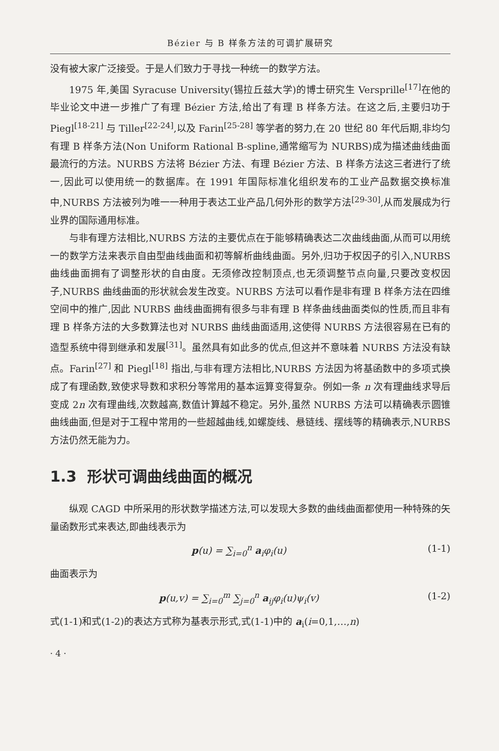Bézier 与 B 样条方法的可调扩展研究
没有被大家广泛接受。于是人们致力于寻找一种统一的数学方法。
1975 年,美国 Syracuse University(锡拉丘兹大学)的博士研究生 Versprille<sup>[17]</sup>在他的毕业论文中进一步推广了有理 Bézier 方法,给出了有理 B 样条方法。在这之后,主要归功于 Piegl<sup>[18-21]</sup> 与 Tiller<sup>[22-24]</sup>,以及 Farin<sup>[25-28]</sup> 等学者的努力,在 20 世纪 80 年代后期,非均匀有理 B 样条方法(Non Uniform Rational B-spline,通常缩写为 NURBS)成为描述曲线曲面最流行的方法。NURBS 方法将 Bézier 方法、有理 Bézier 方法、B 样条方法这三者进行了统一,因此可以使用统一的数据库。在 1991 年国际标准化组织发布的工业产品数据交换标准中,NURBS 方法被列为唯一一种用于表达工业产品几何外形的数学方法<sup>[29-30]</sup>,从而发展成为行业界的国际通用标准。
与非有理方法相比,NURBS 方法的主要优点在于能够精确表达二次曲线曲面,从而可以用统一的数学方法来表示自由型曲线曲面和初等解析曲线曲面。另外,归功于权因子的引入,NURBS 曲线曲面拥有了调整形状的自由度。无须修改控制顶点,也无须调整节点向量,只要改变权因子,NURBS 曲线曲面的形状就会发生改变。NURBS 方法可以看作是非有理 B 样条方法在四维空间中的推广,因此 NURBS 曲线曲面拥有很多与非有理 B 样条曲线曲面类似的性质,而且非有理 B 样条方法的大多数算法也对 NURBS 曲线曲面适用,这使得 NURBS 方法很容易在已有的造型系统中得到继承和发展<sup>[31]</sup>。虽然具有如此多的优点,但这并不意味着 NURBS 方法没有缺点。Farin<sup>[27]</sup> 和 Piegl<sup>[18]</sup> 指出,与非有理方法相比,NURBS 方法因为将基函数中的多项式换成了有理函数,致使求导数和求积分等常用的基本运算变得复杂。例如一条 n 次有理曲线求导后变成 2n 次有理曲线,次数越高,数值计算越不稳定。另外,虽然 NURBS 方法可以精确表示圆锥曲线曲面,但是对于工程中常用的一些超越曲线,如螺旋线、悬链线、摆线等的精确表示,NURBS 方法仍然无能为力。
1.3 形状可调曲线曲面的概况
纵观 CAGD 中所采用的形状数学描述方法,可以发现大多数的曲线曲面都使用一种特殊的矢量函数形式来表达,即曲线表示为
p(u) = ∑<sub>i=0</sub><sup>n</sup> a<sub>i</sub>φ<sub>i</sub>(u) (1-1)
曲面表示为
p(u,v) = ∑<sub>i=0</sub><sup>m</sup> ∑<sub>j=0</sub><sup>n</sup> a<sub>ij</sub>φ<sub>i</sub>(u)ψ<sub>i</sub>(v) (1-2)
式(1-1)和式(1-2)的表达方式称为基表示形式,式(1-1)中的 a<sub>i</sub>(i=0,1,…,n)
· 4 ·